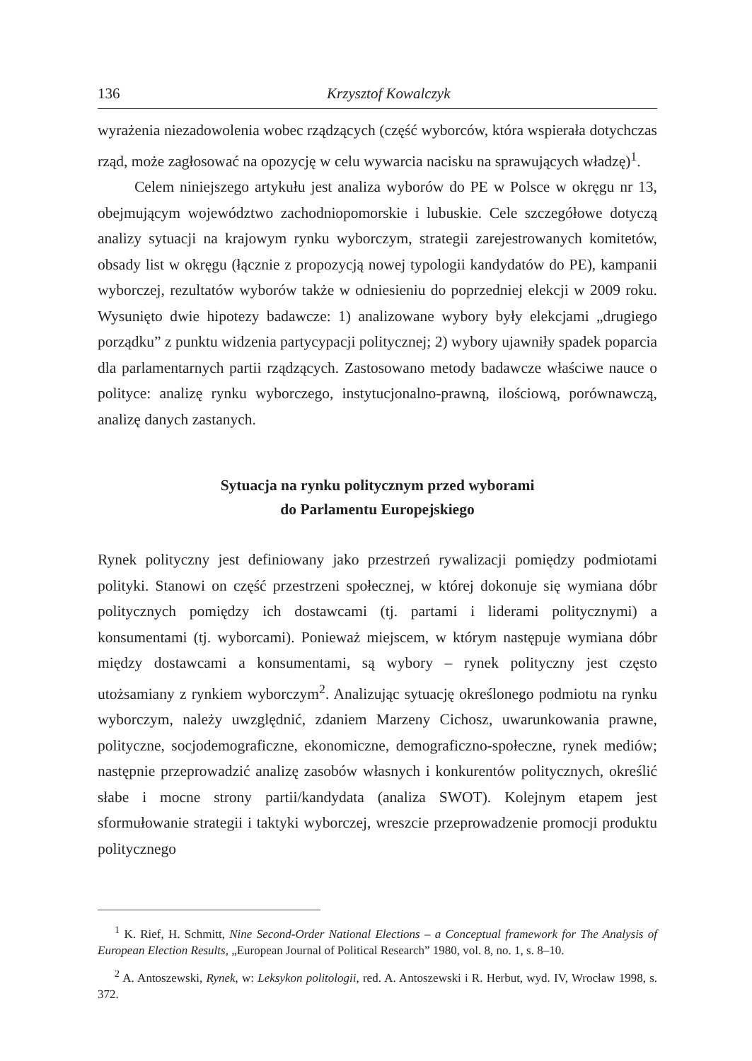136 Krzysztof Kowalczyk
wyrażenia niezadowolenia wobec rządzących (część wyborców, która wspierała dotychczas rząd, może zagłosować na opozycję w celu wywarcia nacisku na sprawujących władzę)<sup>1</sup>.
Celem niniejszego artykułu jest analiza wyborów do PE w Polsce w okręgu nr 13, obejmującym województwo zachodniopomorskie i lubuskie. Cele szczegółowe dotyczą analizy sytuacji na krajowym rynku wyborczym, strategii zarejestrowanych komitetów, obsady list w okręgu (łącznie z propozycją nowej typologii kandydatów do PE), kampanii wyborczej, rezultatów wyborów także w odniesieniu do poprzedniej elekcji w 2009 roku. Wysunięto dwie hipotezy badawcze: 1) analizowane wybory były elekcjami „drugiego porządku” z punktu widzenia partycypacji politycznej; 2) wybory ujawniły spadek poparcia dla parlamentarnych partii rządzących. Zastosowano metody badawcze właściwe nauce o polityce: analizę rynku wyborczego, instytucjonalno-prawną, ilościową, porównawczą, analizę danych zastanych.
Sytuacja na rynku politycznym przed wyborami
do Parlamentu Europejskiego
Rynek polityczny jest definiowany jako przestrzeń rywalizacji pomiędzy podmiotami polityki. Stanowi on część przestrzeni społecznej, w której dokonuje się wymiana dóbr politycznych pomiędzy ich dostawcami (tj. partami i liderami politycznymi) a konsumentami (tj. wyborcami). Ponieważ miejscem, w którym następuje wymiana dóbr między dostawcami a konsumentami, są wybory – rynek polityczny jest często utożsamiany z rynkiem wyborczym<sup>2</sup>. Analizując sytuację określonego podmiotu na rynku wyborczym, należy uwzględnić, zdaniem Marzeny Cichosz, uwarunkowania prawne, polityczne, socjodemograficzne, ekonomiczne, demograficzno-społeczne, rynek mediów; następnie przeprowadzić analizę zasobów własnych i konkurentów politycznych, określić słabe i mocne strony partii/kandydata (analiza SWOT). Kolejnym etapem jest sformułowanie strategii i taktyki wyborczej, wreszcie przeprowadzenie promocji produktu politycznego
<sup>1</sup> K. Rief, H. Schmitt, Nine Second-Order National Elections – a Conceptual framework for The Analysis of European Election Results, „European Journal of Political Research” 1980, vol. 8, no. 1, s. 8–10.
<sup>2</sup> A. Antoszewski, Rynek, w: Leksykon politologii, red. A. Antoszewski i R. Herbut, wyd. IV, Wrocław 1998, s. 372.